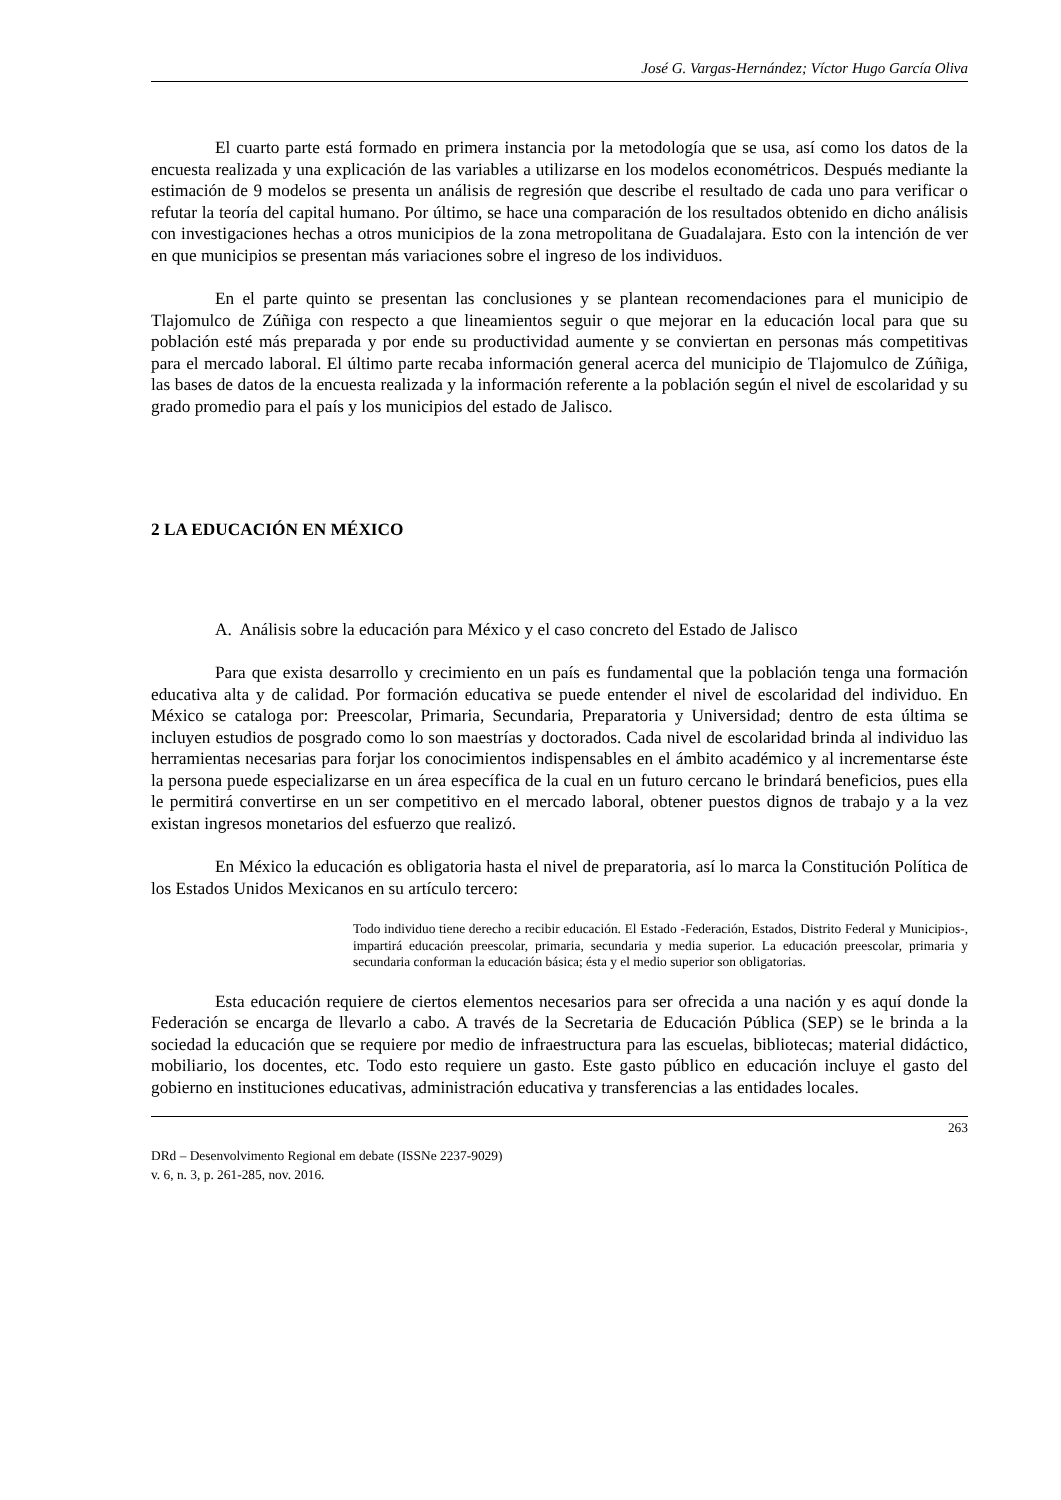José G. Vargas-Hernández; Víctor Hugo García Oliva
El cuarto parte está formado en primera instancia por la metodología que se usa, así como los datos de la encuesta realizada y una explicación de las variables a utilizarse en los modelos econométricos. Después mediante la estimación de 9 modelos se presenta un análisis de regresión que describe el resultado de cada uno para verificar o refutar la teoría del capital humano. Por último, se hace una comparación de los resultados obtenido en dicho análisis con investigaciones hechas a otros municipios de la zona metropolitana de Guadalajara. Esto con la intención de ver en que municipios se presentan más variaciones sobre el ingreso de los individuos.
En el parte quinto se presentan las conclusiones y se plantean recomendaciones para el municipio de Tlajomulco de Zúñiga con respecto a que lineamientos seguir o que mejorar en la educación local para que su población esté más preparada y por ende su productividad aumente y se conviertan en personas más competitivas para el mercado laboral. El último parte recaba información general acerca del municipio de Tlajomulco de Zúñiga, las bases de datos de la encuesta realizada y la información referente a la población según el nivel de escolaridad y su grado promedio para el país y los municipios del estado de Jalisco.
2 LA EDUCACIÓN EN MÉXICO
A. Análisis sobre la educación para México y el caso concreto del Estado de Jalisco
Para que exista desarrollo y crecimiento en un país es fundamental que la población tenga una formación educativa alta y de calidad. Por formación educativa se puede entender el nivel de escolaridad del individuo. En México se cataloga por: Preescolar, Primaria, Secundaria, Preparatoria y Universidad; dentro de esta última se incluyen estudios de posgrado como lo son maestrías y doctorados. Cada nivel de escolaridad brinda al individuo las herramientas necesarias para forjar los conocimientos indispensables en el ámbito académico y al incrementarse éste la persona puede especializarse en un área específica de la cual en un futuro cercano le brindará beneficios, pues ella le permitirá convertirse en un ser competitivo en el mercado laboral, obtener puestos dignos de trabajo y a la vez existan ingresos monetarios del esfuerzo que realizó.
En México la educación es obligatoria hasta el nivel de preparatoria, así lo marca la Constitución Política de los Estados Unidos Mexicanos en su artículo tercero:
Todo individuo tiene derecho a recibir educación. El Estado -Federación, Estados, Distrito Federal y Municipios-, impartirá educación preescolar, primaria, secundaria y media superior. La educación preescolar, primaria y secundaria conforman la educación básica; ésta y el medio superior son obligatorias.
Esta educación requiere de ciertos elementos necesarios para ser ofrecida a una nación y es aquí donde la Federación se encarga de llevarlo a cabo. A través de la Secretaria de Educación Pública (SEP) se le brinda a la sociedad la educación que se requiere por medio de infraestructura para las escuelas, bibliotecas; material didáctico, mobiliario, los docentes, etc. Todo esto requiere un gasto. Este gasto público en educación incluye el gasto del gobierno en instituciones educativas, administración educativa y transferencias a las entidades locales.
263
DRd – Desenvolvimento Regional em debate (ISSNe 2237-9029)
v. 6, n. 3, p. 261-285, nov. 2016.